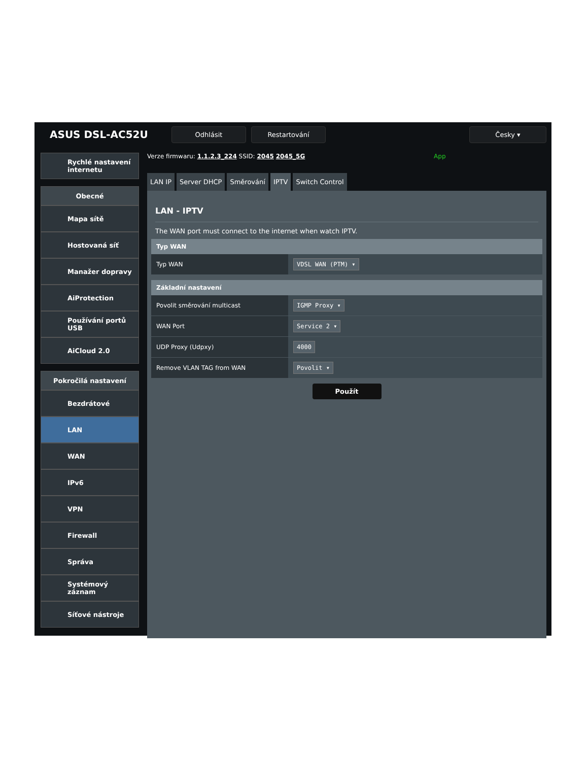ASUS DSL-AC52U
Odhlásit Restartování Česky ▾
Rychlé nastavení internetu
Obecné
Mapa sítě
Hostovaná síť
Manažer dopravy
AiProtection
Používání portů USB
AiCloud 2.0
Pokročilá nastavení
Bezdrátové
LAN
WAN
IPv6
VPN
Firewall
Správa
Systémový záznam
Síťové nástroje
Verze firmwaru: 1.1.2.3_224 SSID: 2045 2045_5G App
LAN IP Server DHCP Směrování IPTV Switch Control
LAN - IPTV
The WAN port must connect to the internet when watch IPTV.
| Typ WAN | |
| --- | --- |
| Typ WAN | VDSL WAN (PTM) ▾ |
| Základní nastavení | |
| --- | --- |
| Povolit směrování multicast | IGMP Proxy ▾ |
| WAN Port | Service 2 ▾ |
| UDP Proxy (Udpxy) | 4000 |
| Remove VLAN TAG from WAN | Povolit ▾ |
Použít